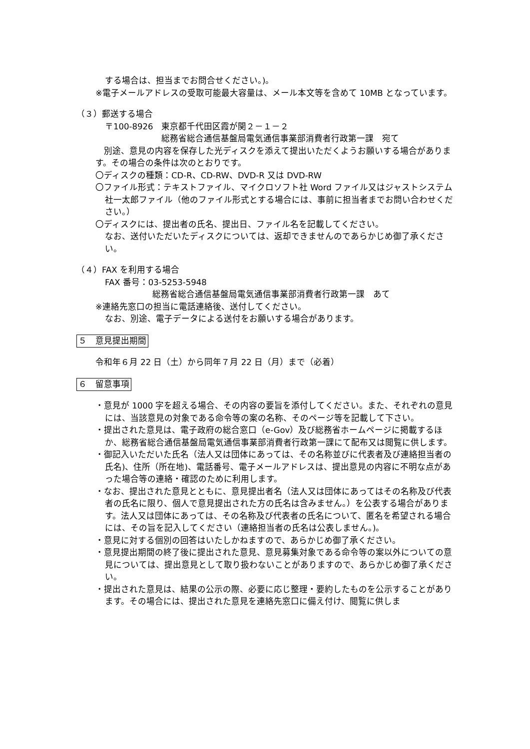する場合は、担当までお問合せください。)。
※電子メールアドレスの受取可能最大容量は、メール本文等を含めて 10MB となっています。
（３）郵送する場合
〒100-8926　東京都千代田区霞が関２－１－２
総務省総合通信基盤局電気通信事業部消費者行政第一課　宛て
　別途、意見の内容を保存した光ディスクを添えて提出いただくようお願いする場合があります。その場合の条件は次のとおりです。
〇ディスクの種類：CD‐R、CD‐RW、DVD-R 又は DVD-RW
〇ファイル形式：テキストファイル、マイクロソフト社 Word ファイル又はジャストシステム社一太郎ファイル（他のファイル形式とする場合には、事前に担当者までお問い合わせください。）
〇ディスクには、提出者の氏名、提出日、ファイル名を記載してください。
なお、送付いただいたディスクについては、返却できませんのであらかじめ御了承ください。
（４）FAX を利用する場合
FAX 番号：03-5253-5948
総務省総合通信基盤局電気通信事業部消費者行政第一課　あて
※連絡先窓口の担当に電話連絡後、送付してください。
なお、別途、電子データによる送付をお願いする場合があります。
５　意見提出期間
令和年６月 22 日（土）から同年７月 22 日（月）まで（必着）
６　留意事項
・意見が 1000 字を超える場合、その内容の要旨を添付してください。また、それぞれの意見には、当該意見の対象である命令等の案の名称、そのページ等を記載して下さい。
・提出された意見は、電子政府の総合窓口（e-Gov）及び総務省ホームページに掲載するほか、総務省総合通信基盤局電気通信事業部消費者行政第一課にて配布又は閲覧に供します。
・御記入いただいた氏名（法人又は団体にあっては、その名称並びに代表者及び連絡担当者の氏名)、住所（所在地)、電話番号、電子メールアドレスは、提出意見の内容に不明な点があった場合等の連絡・確認のために利用します。
・なお、提出された意見とともに、意見提出者名（法人又は団体にあってはその名称及び代表者の氏名に限り、個人で意見提出された方の氏名は含みません。）を公表する場合があります。法人又は団体にあっては、その名称及び代表者の氏名について、匿名を希望される場合には、その旨を記入してください（連絡担当者の氏名は公表しません。)。
・意見に対する個別の回答はいたしかねますので、あらかじめ御了承ください。
・意見提出期間の終了後に提出された意見、意見募集対象である命令等の案以外についての意見については、提出意見として取り扱わないことがありますので、あらかじめ御了承ください。
・提出された意見は、結果の公示の際、必要に応じ整理・要約したものを公示することがあります。その場合には、提出された意見を連絡先窓口に備え付け、閲覧に供しま